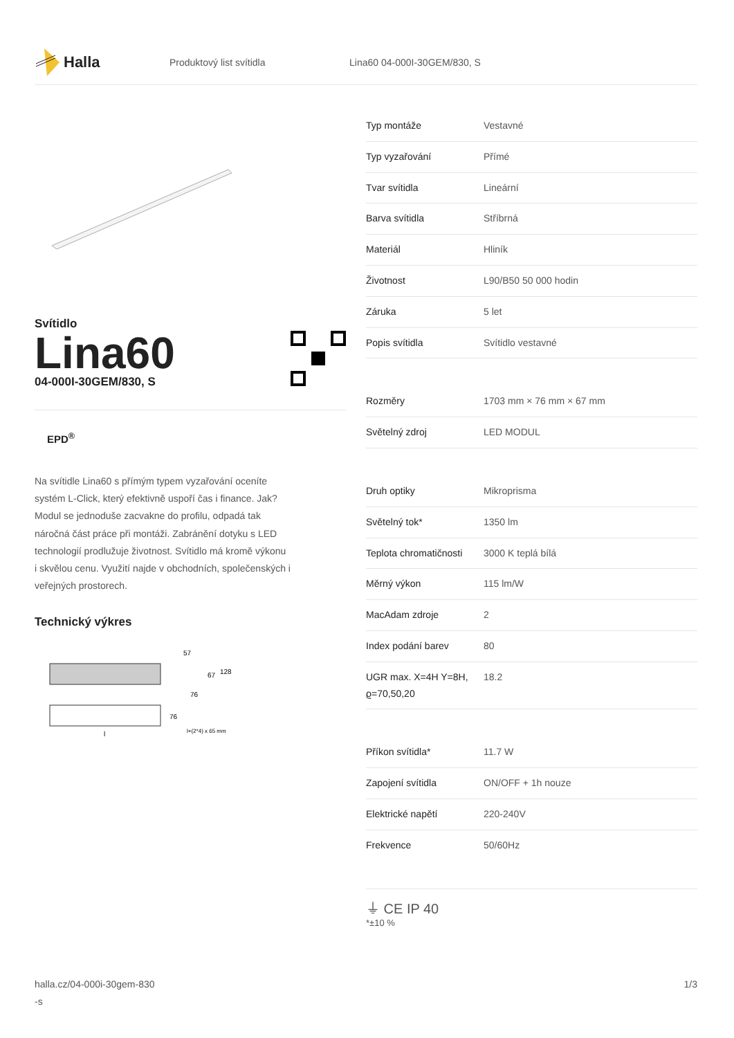Halla
Produktový list svítidla Lina60 04-000I-30GEM/830, S
Svítidlo
Lina60
04-000I-30GEM/830, S
EPD<sup>®</sup>
Na svítidle Lina60 s přímým typem vyzařování oceníte systém L-Click, který efektivně uspoří čas i finance. Jak? Modul se jednoduše zacvakne do profilu, odpadá tak náročná část práce při montáži. Zabránění dotyku s LED technologií prodlužuje životnost. Svítidlo má kromě výkonu i skvělou cenu. Využití najde v obchodních, společenských i veřejných prostorech.
Technický výkres
57
67
128
76
76
l+(2*4) x 65 mm
l
| Typ montáže | Vestavné |
| Typ vyzařování | Přímé |
| Tvar svítidla | Lineární |
| Barva svítidla | Stříbrná |
| Materiál | Hliník |
| Životnost | L90/B50 50 000 hodin |
| Záruka | 5 let |
| Popis svítidla | Svítidlo vestavné |
| Rozměry | 1703 mm × 76 mm × 67 mm |
| Světelný zdroj | LED MODUL |
| Druh optiky | Mikroprisma |
| Světelný tok* | 1350 lm |
| Teplota chromatičnosti | 3000 K teplá bílá |
| Měrný výkon | 115 lm/W |
| MacAdam zdroje | 2 |
| Index podání barev | 80 |
| UGR max. X=4H Y=8H, ϱ=70,50,20 | 18.2 |
| Příkon svítidla* | 11.7 W |
| Zapojení svítidla | ON/OFF + 1h nouze |
| Elektrické napětí | 220-240V |
| Frekvence | 50/60Hz |
⏚ CE IP 40
*±10 %
halla.cz/04-000i-30gem-830
-s
1/3